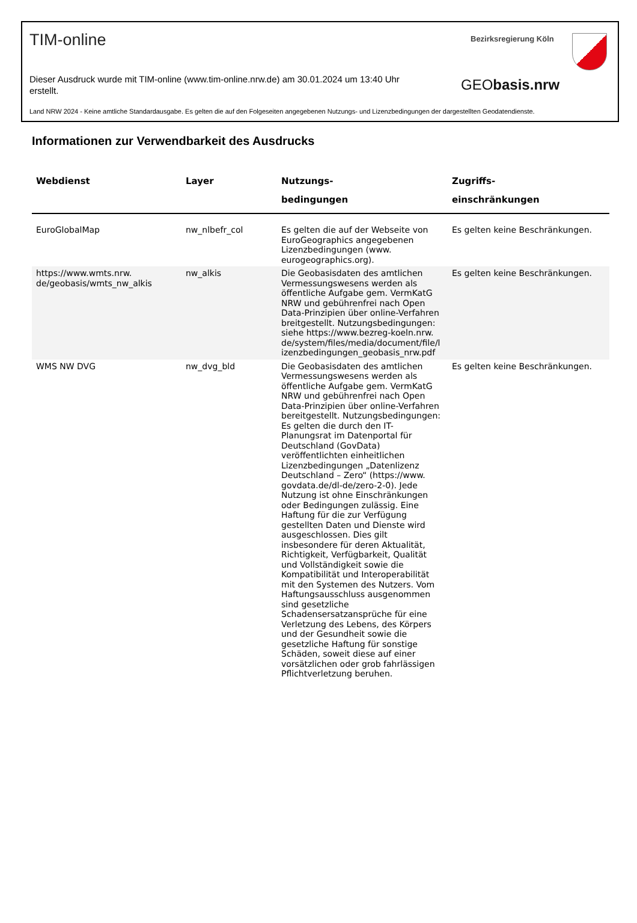TIM-online Bezirksregierung Köln
Dieser Ausdruck wurde mit TIM-online (www.tim-online.nrw.de) am 30.01.2024 um 13:40 Uhr erstellt.
GEObasis.nrw
Land NRW 2024 - Keine amtliche Standardausgabe. Es gelten die auf den Folgeseiten angegebenen Nutzungs- und Lizenzbedingungen der dargestellten Geodatendienste.
Informationen zur Verwendbarkeit des Ausdrucks
| Webdienst | Layer | Nutzungs- bedingungen | Zugriffs- einschränkungen |
| --- | --- | --- | --- |
| EuroGlobalMap | nw_nlbefr_col | Es gelten die auf der Webseite von EuroGeographics angegebenen Lizenzbedingungen (www. eurogeographics.org). | Es gelten keine Beschränkungen. |
| https://www.wmts.nrw. de/geobasis/wmts_nw_alkis | nw_alkis | Die Geobasisdaten des amtlichen Vermessungswesens werden als öffentliche Aufgabe gem. VermKatG NRW und gebührenfrei nach Open Data-Prinzipien über online-Verfahren breitgestellt. Nutzungsbedingungen: siehe https://www.bezreg-koeln.nrw. de/system/files/media/document/file/l izenzbedingungen_geobasis_nrw.pdf | Es gelten keine Beschränkungen. |
| WMS NW DVG | nw_dvg_bld | Die Geobasisdaten des amtlichen Vermessungswesens werden als öffentliche Aufgabe gem. VermKatG NRW und gebührenfrei nach Open Data-Prinzipien über online-Verfahren bereitgestellt. Nutzungsbedingungen: Es gelten die durch den IT-Planungsrat im Datenportal für Deutschland (GovData) veröffentlichten einheitlichen Lizenzbedingungen „Datenlizenz Deutschland – Zero“ (https://www. govdata.de/dl-de/zero-2-0). Jede Nutzung ist ohne Einschränkungen oder Bedingungen zulässig. Eine Haftung für die zur Verfügung gestellten Daten und Dienste wird ausgeschlossen. Dies gilt insbesondere für deren Aktualität, Richtigkeit, Verfügbarkeit, Qualität und Vollständigkeit sowie die Kompatibilität und Interoperabilität mit den Systemen des Nutzers. Vom Haftungsausschluss ausgenommen sind gesetzliche Schadensersatzansprüche für eine Verletzung des Lebens, des Körpers und der Gesundheit sowie die gesetzliche Haftung für sonstige Schäden, soweit diese auf einer vorsätzlichen oder grob fahrlässigen Pflichtverletzung beruhen. | Es gelten keine Beschränkungen. |